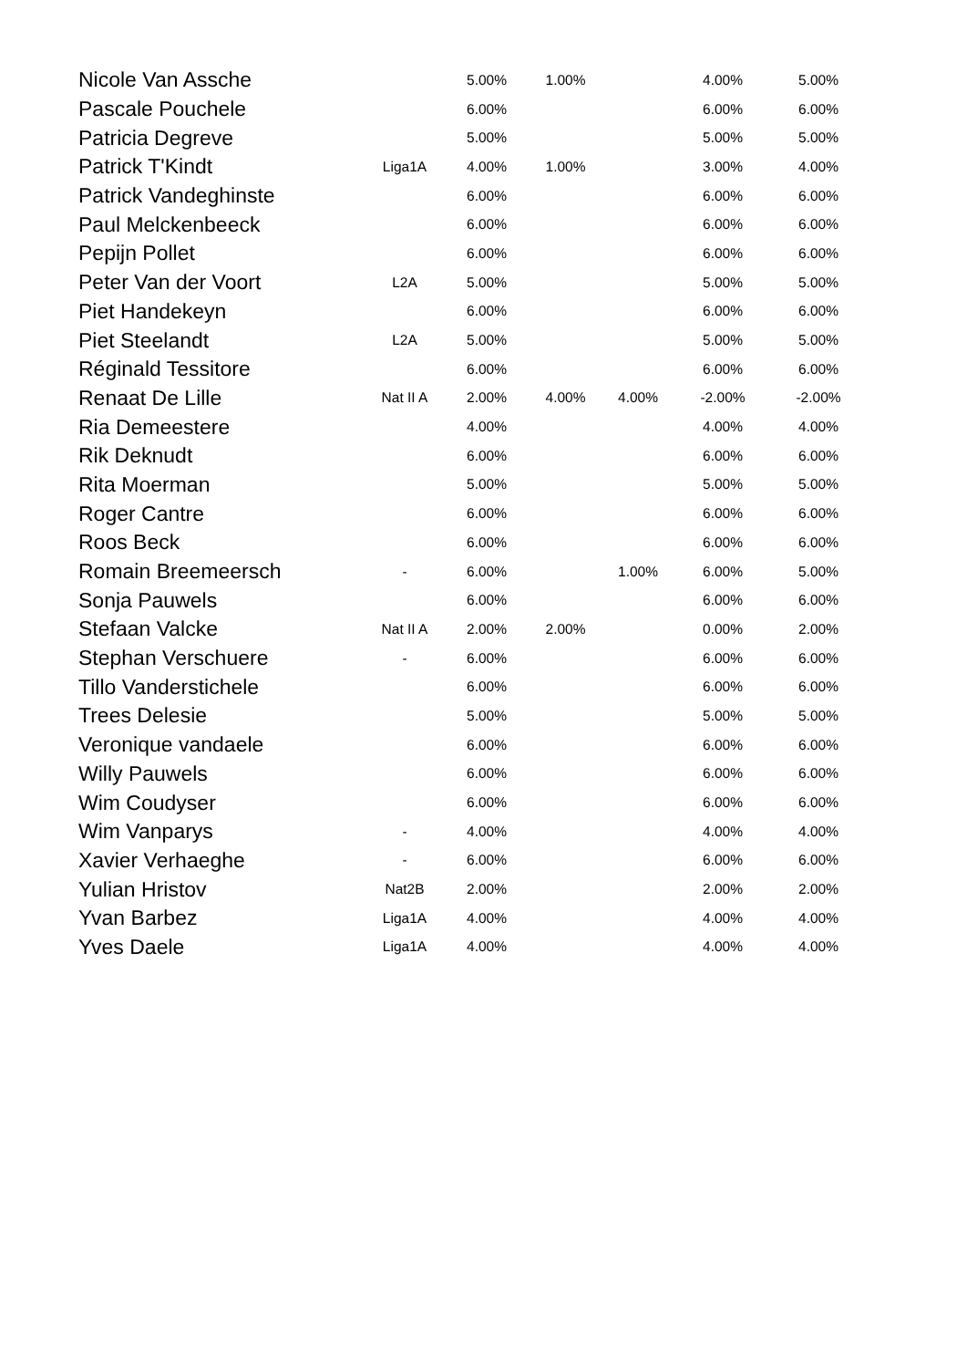| Nicole Van Assche | | 5.00% | 1.00% | | 4.00% | 5.00% |
| Pascale Pouchele | | 6.00% | | | 6.00% | 6.00% |
| Patricia Degreve | | 5.00% | | | 5.00% | 5.00% |
| Patrick T'Kindt | Liga1A | 4.00% | 1.00% | | 3.00% | 4.00% |
| Patrick Vandeghinste | | 6.00% | | | 6.00% | 6.00% |
| Paul Melckenbeeck | | 6.00% | | | 6.00% | 6.00% |
| Pepijn Pollet | | 6.00% | | | 6.00% | 6.00% |
| Peter Van der Voort | L2A | 5.00% | | | 5.00% | 5.00% |
| Piet Handekeyn | | 6.00% | | | 6.00% | 6.00% |
| Piet Steelandt | L2A | 5.00% | | | 5.00% | 5.00% |
| Réginald Tessitore | | 6.00% | | | 6.00% | 6.00% |
| Renaat De Lille | Nat II A | 2.00% | 4.00% | 4.00% | -2.00% | -2.00% |
| Ria Demeestere | | 4.00% | | | 4.00% | 4.00% |
| Rik Deknudt | | 6.00% | | | 6.00% | 6.00% |
| Rita Moerman | | 5.00% | | | 5.00% | 5.00% |
| Roger Cantre | | 6.00% | | | 6.00% | 6.00% |
| Roos Beck | | 6.00% | | | 6.00% | 6.00% |
| Romain Breemeersch | - | 6.00% | | 1.00% | 6.00% | 5.00% |
| Sonja Pauwels | | 6.00% | | | 6.00% | 6.00% |
| Stefaan Valcke | Nat II A | 2.00% | 2.00% | | 0.00% | 2.00% |
| Stephan Verschuere | - | 6.00% | | | 6.00% | 6.00% |
| Tillo Vanderstichele | | 6.00% | | | 6.00% | 6.00% |
| Trees Delesie | | 5.00% | | | 5.00% | 5.00% |
| Veronique vandaele | | 6.00% | | | 6.00% | 6.00% |
| Willy Pauwels | | 6.00% | | | 6.00% | 6.00% |
| Wim Coudyser | | 6.00% | | | 6.00% | 6.00% |
| Wim Vanparys | - | 4.00% | | | 4.00% | 4.00% |
| Xavier Verhaeghe | - | 6.00% | | | 6.00% | 6.00% |
| Yulian Hristov | Nat2B | 2.00% | | | 2.00% | 2.00% |
| Yvan Barbez | Liga1A | 4.00% | | | 4.00% | 4.00% |
| Yves Daele | Liga1A | 4.00% | | | 4.00% | 4.00% |